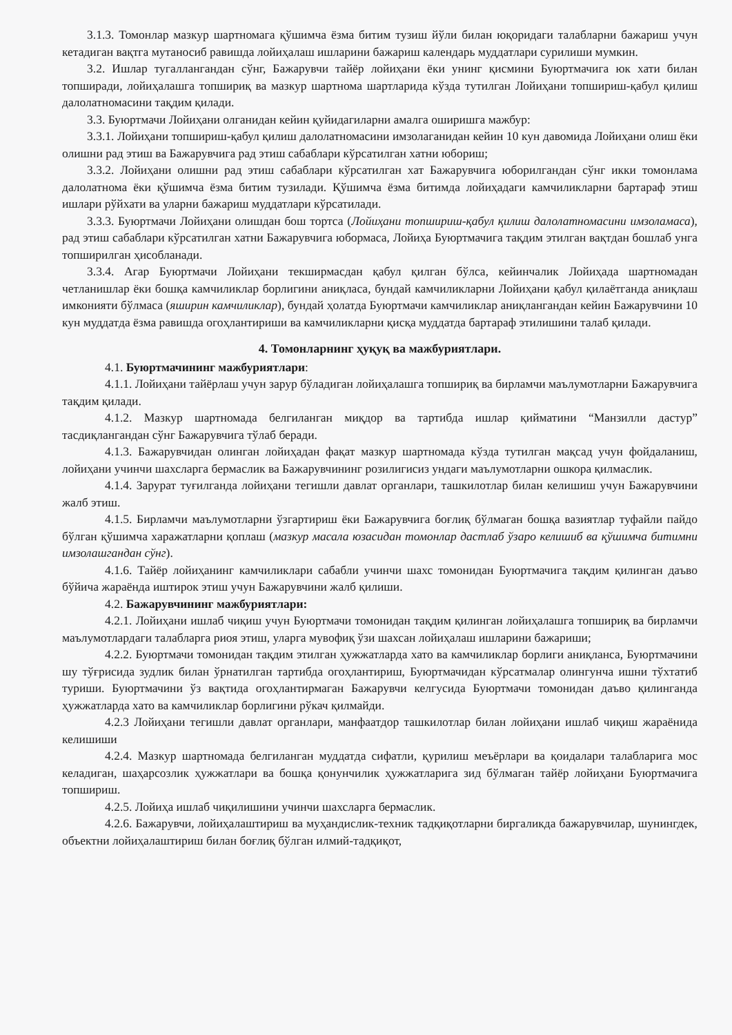3.1.3. Томонлар мазкур шартномага қўшимча ёзма битим тузиш йўли билан юқоридаги талабларни бажариш учун кетадиган вақтга мутаносиб равишда лойиҳалаш ишларини бажариш календарь муддатлари сурилиши мумкин.
3.2. Ишлар тугаллангандан сўнг, Бажарувчи тайёр лойиҳани ёки унинг қисмини Буюртмачига юк хати билан топширади, лойиҳалашга топшириқ ва мазкур шартнома шартларида кўзда тутилган Лойиҳани топшириш-қабул қилиш далолатномасини тақдим қилади.
3.3. Буюртмачи Лойиҳани олганидан кейин қуйидагиларни амалга оширишга мажбур:
3.3.1. Лойиҳани топшириш-қабул қилиш далолатномасини имзолаганидан кейин 10 кун давомида Лойиҳани олиш ёки олишни рад этиш ва Бажарувчига рад этиш сабаблари кўрсатилган хатни юбориш;
3.3.2. Лойиҳани олишни рад этиш сабаблари кўрсатилган хат Бажарувчига юборилгандан сўнг икки томонлама далолатнома ёки қўшимча ёзма битим тузилади. Қўшимча ёзма битимда лойиҳадаги камчиликларни бартараф этиш ишлари рўйхати ва уларни бажариш муддатлари кўрсатилади.
3.3.3. Буюртмачи Лойиҳани олишдан бош тортса (Лойиҳани топшириш-қабул қилиш далолатномасини имзоламаса), рад этиш сабаблари кўрсатилган хатни Бажарувчига юбормаса, Лойиҳа Буюртмачига тақдим этилган вақтдан бошлаб унга топширилган ҳисобланади.
3.3.4. Агар Буюртмачи Лойиҳани текширмасдан қабул қилган бўлса, кейинчалик Лойиҳада шартномадан четланишлар ёки бошқа камчиликлар борлигини аниқласа, бундай камчиликларни Лойиҳани қабул қилаётганда аниқлаш имконияти бўлмаса (яширин камчиликлар), бундай ҳолатда Буюртмачи камчиликлар аниқлангандан кейин Бажарувчини 10 кун муддатда ёзма равишда огоҳлантириши ва камчиликларни қисқа муддатда бартараф этилишини талаб қилади.
4. Томонларнинг ҳуқуқ ва мажбуриятлари.
4.1. Буюртмачининг мажбуриятлари:
4.1.1. Лойиҳани тайёрлаш учун зарур бўладиган лойиҳалашга топшириқ ва бирламчи маълумотларни Бажарувчига тақдим қилади.
4.1.2. Мазкур шартномада белгиланган миқдор ва тартибда ишлар қийматини “Манзилли дастур” тасдиқлангандан сўнг Бажарувчига тўлаб беради.
4.1.3. Бажарувчидан олинган лойиҳадан фақат мазкур шартномада кўзда тутилган мақсад учун фойдаланиш, лойиҳани учинчи шахсларга бермаслик ва Бажарувчининг розилигисиз ундаги маълумотларни ошкора қилмаслик.
4.1.4. Зарурат туғилганда лойиҳани тегишли давлат органлари, ташкилотлар билан келишиш учун Бажарувчини жалб этиш.
4.1.5. Бирламчи маълумотларни ўзгартириш ёки Бажарувчига боғлиқ бўлмаган бошқа вазиятлар туфайли пайдо бўлган қўшимча харажатларни қоплаш (мазкур масала юзасидан томонлар дастлаб ўзаро келишиб ва қўшимча битимни имзолашгандан сўнг).
4.1.6. Тайёр лойиҳанинг камчиликлари сабабли учинчи шахс томонидан Буюртмачига тақдим қилинган даъво бўйича жараёнда иштирок этиш учун Бажарувчини жалб қилиши.
4.2. Бажарувчининг мажбуриятлари:
4.2.1. Лойиҳани ишлаб чиқиш учун Буюртмачи томонидан тақдим қилинган лойиҳалашга топшириқ ва бирламчи маълумотлардаги талабларга риоя этиш, уларга мувофиқ ўзи шахсан лойиҳалаш ишларини бажариши;
4.2.2. Буюртмачи томонидан тақдим этилган ҳужжатларда хато ва камчиликлар борлиги аниқланса, Буюртмачини шу тўғрисида зудлик билан ўрнатилган тартибда огоҳлантириш, Буюртмачидан кўрсатмалар олингунча ишни тўхтатиб туриши. Буюртмачини ўз вақтида огоҳлантирмаган Бажарувчи келгусида Буюртмачи томонидан даъво қилинганда ҳужжатларда хато ва камчиликлар борлигини рўкач қилмайди.
4.2.3 Лойиҳани тегишли давлат органлари, манфаатдор ташкилотлар билан лойиҳани ишлаб чиқиш жараёнида келишиши
4.2.4. Мазкур шартномада белгиланган муддатда сифатли, қурилиш меъёрлари ва қоидалари талабларига мос келадиган, шаҳарсозлик ҳужжатлари ва бошқа қонунчилик ҳужжатларига зид бўлмаган тайёр лойиҳани Буюртмачига топшириш.
4.2.5. Лойиҳа ишлаб чиқилишини учинчи шахсларга бермаслик.
4.2.6. Бажарувчи, лойиҳалаштириш ва муҳандислик-техник тадқиқотларни биргаликда бажарувчилар, шунингдек, объектни лойиҳалаштириш билан боғлиқ бўлган илмий-тадқиқот,